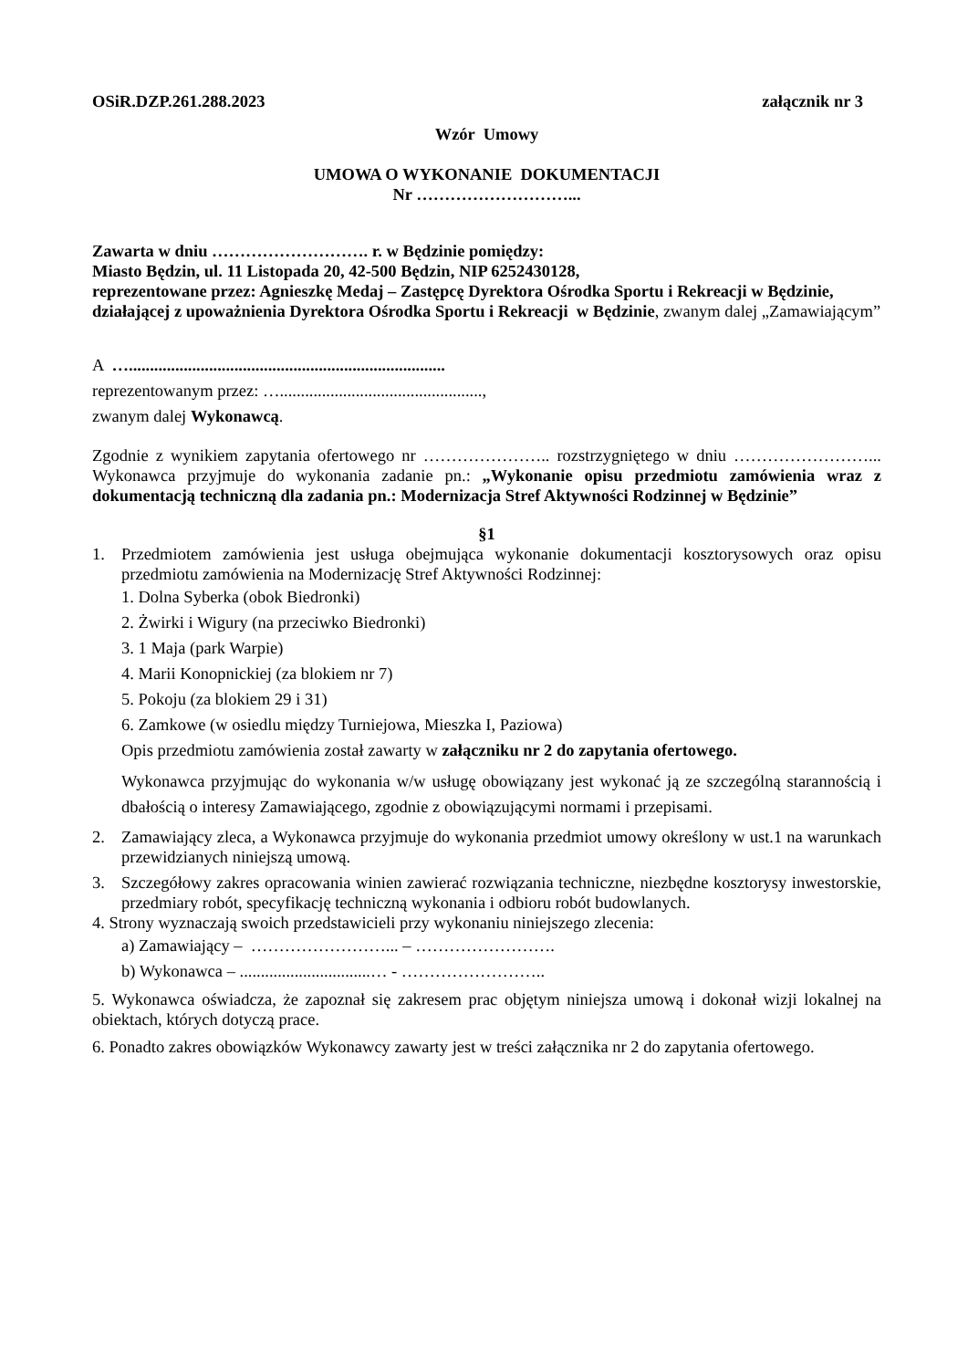OSiR.DZP.261.288.2023 załącznik nr 3
Wzór Umowy
UMOWA O WYKONANIE DOKUMENTACJI
Nr ………………………...
Zawarta w dniu ………………………. r. w Będzinie pomiędzy:
Miasto Będzin, ul. 11 Listopada 20, 42-500 Będzin, NIP 6252430128,
reprezentowane przez: Agnieszkę Medaj – Zastępcę Dyrektora Ośrodka Sportu i Rekreacji w Będzinie, działającej z upoważnienia Dyrektora Ośrodka Sportu i Rekreacji w Będzinie, zwanym dalej „Zamawiającym”
A …...........................................................................
reprezentowanym przez: …................................................,
zwanym dalej Wykonawcą.
Zgodnie z wynikiem zapytania ofertowego nr ………………….. rozstrzygniętego w dniu ……………………... Wykonawca przyjmuje do wykonania zadanie pn.: „Wykonanie opisu przedmiotu zamówienia wraz z dokumentacją techniczną dla zadania pn.: Modernizacja Stref Aktywności Rodzinnej w Będzinie”
§1
1. Przedmiotem zamówienia jest usługa obejmująca wykonanie dokumentacji kosztorysowych oraz opisu przedmiotu zamówienia na Modernizację Stref Aktywności Rodzinnej:
1. Dolna Syberka (obok Biedronki)
2. Żwirki i Wigury (na przeciwko Biedronki)
3. 1 Maja (park Warpie)
4. Marii Konopnickiej (za blokiem nr 7)
5. Pokoju (za blokiem 29 i 31)
6. Zamkowe (w osiedlu między Turniejowa, Mieszka I, Paziowa)
Opis przedmiotu zamówienia został zawarty w załączniku nr 2 do zapytania ofertowego.
Wykonawca przyjmując do wykonania w/w usługę obowiązany jest wykonać ją ze szczególną starannością i dbałością o interesy Zamawiającego, zgodnie z obowiązującymi normami i przepisami.
2. Zamawiający zleca, a Wykonawca przyjmuje do wykonania przedmiot umowy określony w ust.1 na warunkach przewidzianych niniejszą umową.
3. Szczegółowy zakres opracowania winien zawierać rozwiązania techniczne, niezbędne kosztorysy inwestorskie, przedmiary robót, specyfikację techniczną wykonania i odbioru robót budowlanych.
4. Strony wyznaczają swoich przedstawicieli przy wykonaniu niniejszego zlecenia:
a) Zamawiający – ……………………... – …………………….
b) Wykonawca – ...............................… - ……………………..
5. Wykonawca oświadcza, że zapoznał się zakresem prac objętym niniejsza umową i dokonał wizji lokalnej na obiektach, których dotyczą prace.
6. Ponadto zakres obowiązków Wykonawcy zawarty jest w treści załącznika nr 2 do zapytania ofertowego.